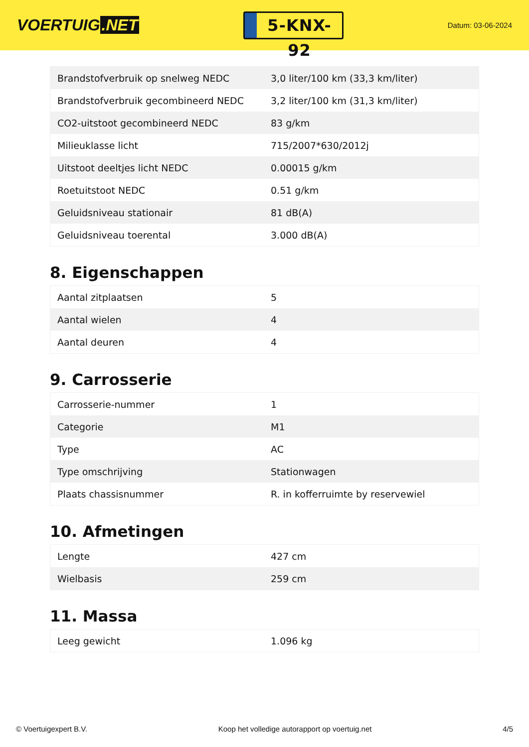VOERTUIG.NET
5-KNX-92
Datum: 03-06-2024
| Brandstofverbruik op snelweg NEDC | 3,0 liter/100 km (33,3 km/liter) |
| Brandstofverbruik gecombineerd NEDC | 3,2 liter/100 km (31,3 km/liter) |
| CO2-uitstoot gecombineerd NEDC | 83 g/km |
| Milieuklasse licht | 715/2007*630/2012j |
| Uitstoot deeltjes licht NEDC | 0.00015 g/km |
| Roetuitstoot NEDC | 0.51 g/km |
| Geluidsniveau stationair | 81 dB(A) |
| Geluidsniveau toerental | 3.000 dB(A) |
8. Eigenschappen
| Aantal zitplaatsen | 5 |
| Aantal wielen | 4 |
| Aantal deuren | 4 |
9. Carrosserie
| Carrosserie-nummer | 1 |
| Categorie | M1 |
| Type | AC |
| Type omschrijving | Stationwagen |
| Plaats chassisnummer | R. in kofferruimte by reservewiel |
10. Afmetingen
| Lengte | 427 cm |
| Wielbasis | 259 cm |
11. Massa
| Leeg gewicht | 1.096 kg |
© Voertuigexpert B.V. Koop het volledige autorapport op voertuig.net 4/5